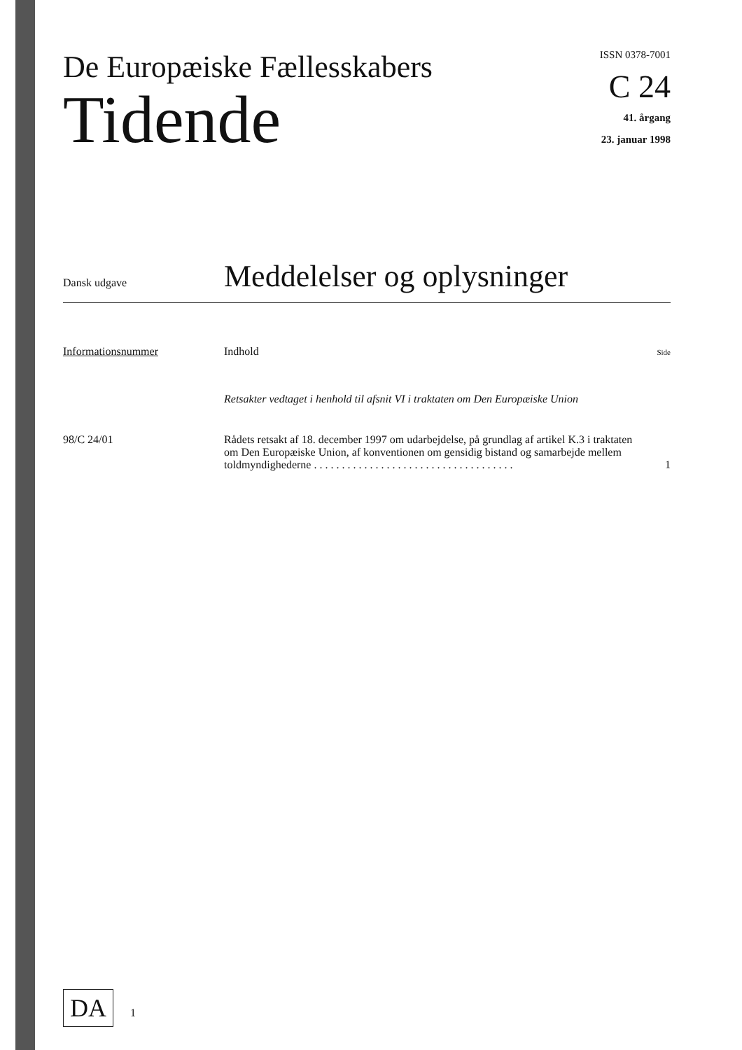De Europæiske Fællesskabers
Tidende
ISSN 0378-7001
C 24
41. årgang
23. januar 1998
Dansk udgave
Meddelelser og oplysninger
Informationsnummer Indhold
Side
Retsakter vedtaget i henhold til afsnit VI i traktaten om Den Europæiske Union
98/C 24/01 Rådets retsakt af 18. december 1997 om udarbejdelse, på grundlag af artikel K.3 i traktaten om Den Europæiske Union, af konventionen om gensidig bistand og samarbejde mellem toldmyndighederne . . . . . . . . . . . . . . . . . . . . . . . . . . . . . . . . . . . .
1
DA 1